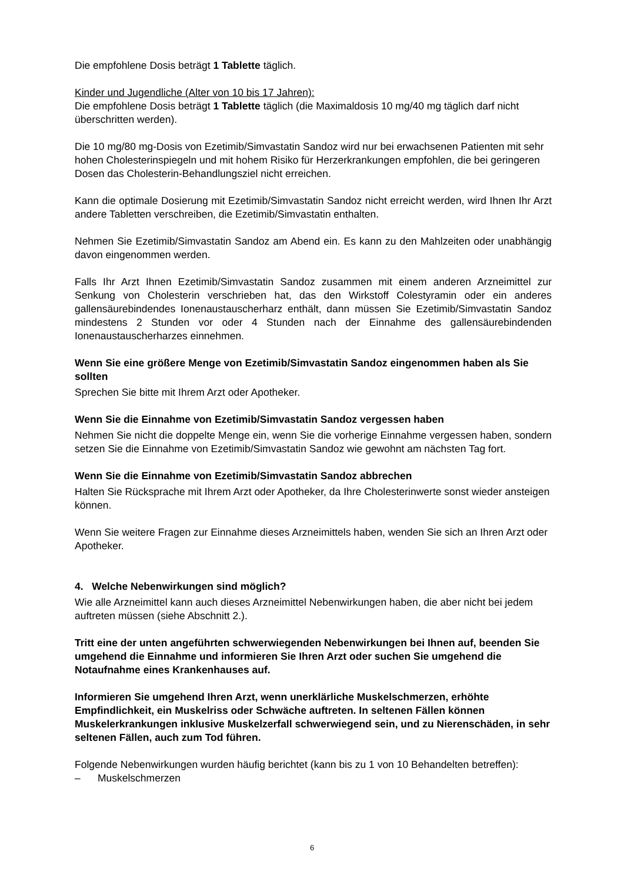Die empfohlene Dosis beträgt 1 Tablette täglich.
Kinder und Jugendliche (Alter von 10 bis 17 Jahren):
Die empfohlene Dosis beträgt 1 Tablette täglich (die Maximaldosis 10 mg/40 mg täglich darf nicht überschritten werden).
Die 10 mg/80 mg-Dosis von Ezetimib/Simvastatin Sandoz wird nur bei erwachsenen Patienten mit sehr hohen Cholesterinspiegeln und mit hohem Risiko für Herzerkrankungen empfohlen, die bei geringeren Dosen das Cholesterin-Behandlungsziel nicht erreichen.
Kann die optimale Dosierung mit Ezetimib/Simvastatin Sandoz nicht erreicht werden, wird Ihnen Ihr Arzt andere Tabletten verschreiben, die Ezetimib/Simvastatin enthalten.
Nehmen Sie Ezetimib/Simvastatin Sandoz am Abend ein. Es kann zu den Mahlzeiten oder unabhängig davon eingenommen werden.
Falls Ihr Arzt Ihnen Ezetimib/Simvastatin Sandoz zusammen mit einem anderen Arzneimittel zur Senkung von Cholesterin verschrieben hat, das den Wirkstoff Colestyramin oder ein anderes gallensäurebindendes Ionenaustauscherharz enthält, dann müssen Sie Ezetimib/Simvastatin Sandoz mindestens 2 Stunden vor oder 4 Stunden nach der Einnahme des gallensäurebindenden Ionenaustauscherharzes einnehmen.
Wenn Sie eine größere Menge von Ezetimib/Simvastatin Sandoz eingenommen haben als Sie sollten
Sprechen Sie bitte mit Ihrem Arzt oder Apotheker.
Wenn Sie die Einnahme von Ezetimib/Simvastatin Sandoz vergessen haben
Nehmen Sie nicht die doppelte Menge ein, wenn Sie die vorherige Einnahme vergessen haben, sondern setzen Sie die Einnahme von Ezetimib/Simvastatin Sandoz wie gewohnt am nächsten Tag fort.
Wenn Sie die Einnahme von Ezetimib/Simvastatin Sandoz abbrechen
Halten Sie Rücksprache mit Ihrem Arzt oder Apotheker, da Ihre Cholesterinwerte sonst wieder ansteigen können.
Wenn Sie weitere Fragen zur Einnahme dieses Arzneimittels haben, wenden Sie sich an Ihren Arzt oder Apotheker.
4. Welche Nebenwirkungen sind möglich?
Wie alle Arzneimittel kann auch dieses Arzneimittel Nebenwirkungen haben, die aber nicht bei jedem auftreten müssen (siehe Abschnitt 2.).
Tritt eine der unten angeführten schwerwiegenden Nebenwirkungen bei Ihnen auf, beenden Sie umgehend die Einnahme und informieren Sie Ihren Arzt oder suchen Sie umgehend die Notaufnahme eines Krankenhauses auf.
Informieren Sie umgehend Ihren Arzt, wenn unerklärliche Muskelschmerzen, erhöhte Empfindlichkeit, ein Muskelriss oder Schwäche auftreten. In seltenen Fällen können Muskelerkrankungen inklusive Muskelzerfall schwerwiegend sein, und zu Nierenschäden, in sehr seltenen Fällen, auch zum Tod führen.
Folgende Nebenwirkungen wurden häufig berichtet (kann bis zu 1 von 10 Behandelten betreffen):
– Muskelschmerzen
6